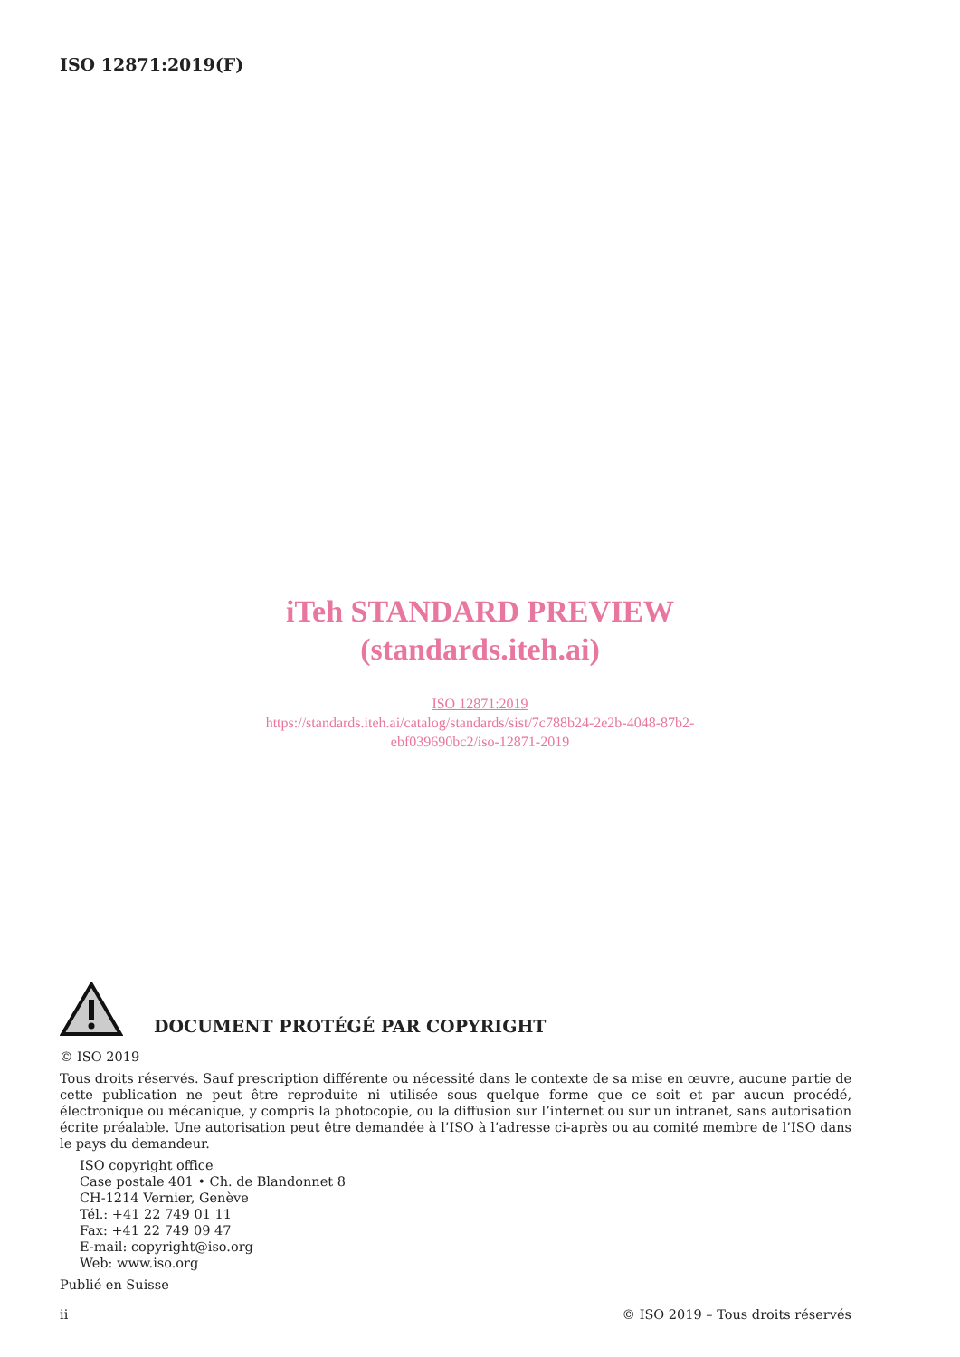ISO 12871:2019(F)
iTeh STANDARD PREVIEW
(standards.iteh.ai)
ISO 12871:2019
https://standards.iteh.ai/catalog/standards/sist/7c788b24-2e2b-4048-87b2-
ebf039690bc2/iso-12871-2019
DOCUMENT PROTÉGÉ PAR COPYRIGHT
© ISO 2019
Tous droits réservés. Sauf prescription différente ou nécessité dans le contexte de sa mise en œuvre, aucune partie de cette publication ne peut être reproduite ni utilisée sous quelque forme que ce soit et par aucun procédé, électronique ou mécanique, y compris la photocopie, ou la diffusion sur l’internet ou sur un intranet, sans autorisation écrite préalable. Une autorisation peut être demandée à l’ISO à l’adresse ci-après ou au comité membre de l’ISO dans le pays du demandeur.
ISO copyright office
Case postale 401 • Ch. de Blandonnet 8
CH-1214 Vernier, Genève
Tél.: +41 22 749 01 11
Fax: +41 22 749 09 47
E-mail: copyright@iso.org
Web: www.iso.org
Publié en Suisse
ii © ISO 2019 – Tous droits réservés